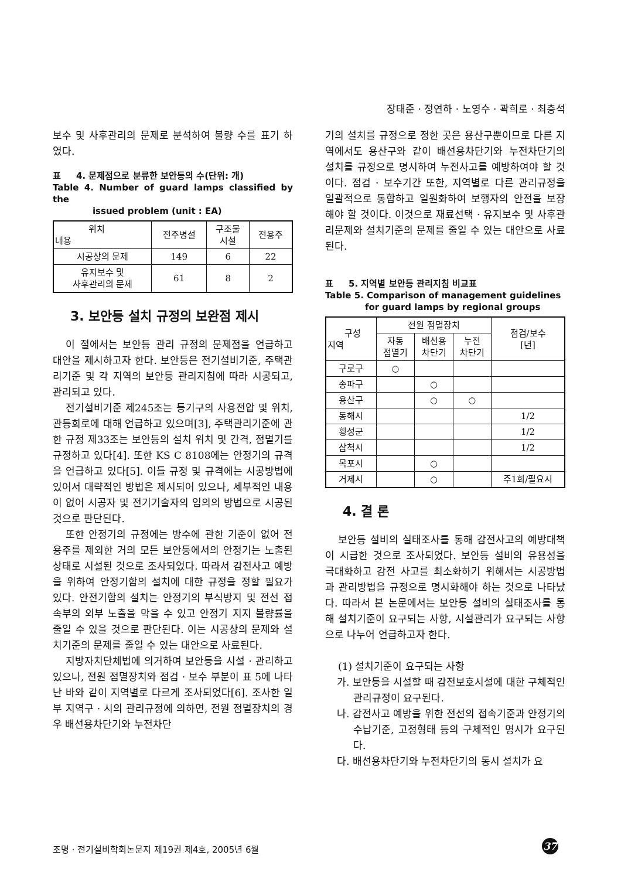장태준 · 정연하 · 노영수 · 곽희로 · 최충석
보수 및 사후관리의 문제로 분석하여 불량 수를 표기 하였다.
표 4. 문제점으로 분류한 보안등의 수(단위: 개)
Table 4. Number of guard lamps classified by the
issued problem (unit : EA)
| 위치 내용 | 전주병설 | 구조물 시설 | 전용주 |
| --- | --- | --- | --- |
| 시공상의 문제 | 149 | 6 | 22 |
| 유지보수 및 사후관리의 문제 | 61 | 8 | 2 |
3. 보안등 설치 규정의 보완점 제시
이 절에서는 보안등 관리 규정의 문제점을 언급하고 대안을 제시하고자 한다. 보안등은 전기설비기준, 주택관리기준 및 각 지역의 보안등 관리지침에 따라 시공되고, 관리되고 있다.
전기설비기준 제245조는 등기구의 사용전압 및 위치, 관등회로에 대해 언급하고 있으며[3], 주택관리기준에 관한 규정 제33조는 보안등의 설치 위치 및 간격, 점멸기를 규정하고 있다[4]. 또한 KS C 8108에는 안정기의 규격을 언급하고 있다[5]. 이들 규정 및 규격에는 시공방법에 있어서 대략적인 방법은 제시되어 있으나, 세부적인 내용이 없어 시공자 및 전기기술자의 임의의 방법으로 시공된 것으로 판단된다.
또한 안정기의 규정에는 방수에 관한 기준이 없어 전용주를 제외한 거의 모든 보안등에서의 안정기는 노출된 상태로 시설된 것으로 조사되었다. 따라서 감전사고 예방을 위하여 안정기함의 설치에 대한 규정을 정할 필요가 있다. 안전기함의 설치는 안정기의 부식방지 및 전선 접속부의 외부 노출을 막을 수 있고 안정기 지지 불량률을 줄일 수 있을 것으로 판단된다. 이는 시공상의 문제와 설치기준의 문제를 줄일 수 있는 대안으로 사료된다.
지방자치단체법에 의거하여 보안등을 시설 · 관리하고 있으나, 전원 점멸장치와 점검 · 보수 부분이 표 5에 나타난 바와 같이 지역별로 다르게 조사되었다[6]. 조사한 일부 지역구 · 시의 관리규정에 의하면, 전원 점멸장치의 경우 배선용차단기와 누전차단
기의 설치를 규정으로 정한 곳은 용산구뿐이므로 다른 지역에서도 용산구와 같이 배선용차단기와 누전차단기의 설치를 규정으로 명시하여 누전사고를 예방하여야 할 것이다. 점검 · 보수기간 또한, 지역별로 다른 관리규정을 일괄적으로 통합하고 일원화하여 보행자의 안전을 보장해야 할 것이다. 이것으로 재료선택 · 유지보수 및 사후관리문제와 설치기준의 문제를 줄일 수 있는 대안으로 사료된다.
표 5. 지역별 보안등 관리지침 비교표
Table 5. Comparison of management guidelines
for guard lamps by regional groups
| 구성 지역 | 전원 점멸장치 | | | 점검/보수 [년] |
| --- | --- | --- | --- | --- |
| | 자동 점멸기 | 배선용 차단기 | 누전 차단기 | |
| 구로구 | ○ | | | |
| 송파구 | | ○ | | |
| 용산구 | | ○ | ○ | |
| 동해시 | | | | 1/2 |
| 횡성군 | | | | 1/2 |
| 삼척시 | | | | 1/2 |
| 목포시 | | ○ | | |
| 거제시 | | ○ | | 주1회/필요시 |
4. 결 론
보안등 설비의 실태조사를 통해 감전사고의 예방대책이 시급한 것으로 조사되었다. 보안등 설비의 유용성을 극대화하고 감전 사고를 최소화하기 위해서는 시공방법과 관리방법을 규정으로 명시화해야 하는 것으로 나타났다. 따라서 본 논문에서는 보안등 설비의 실태조사를 통해 설치기준이 요구되는 사항, 시설관리가 요구되는 사항으로 나누어 언급하고자 한다.
(1) 설치기준이 요구되는 사항
가. 보안등을 시설할 때 감전보호시설에 대한 구체적인 관리규정이 요구된다.
나. 감전사고 예방을 위한 전선의 접속기준과 안정기의 수납기준, 고정형태 등의 구체적인 명시가 요구된다.
다. 배선용차단기와 누전차단기의 동시 설치가 요
조명 · 전기설비학회논문지 제19권 제4호, 2005년 6월
37